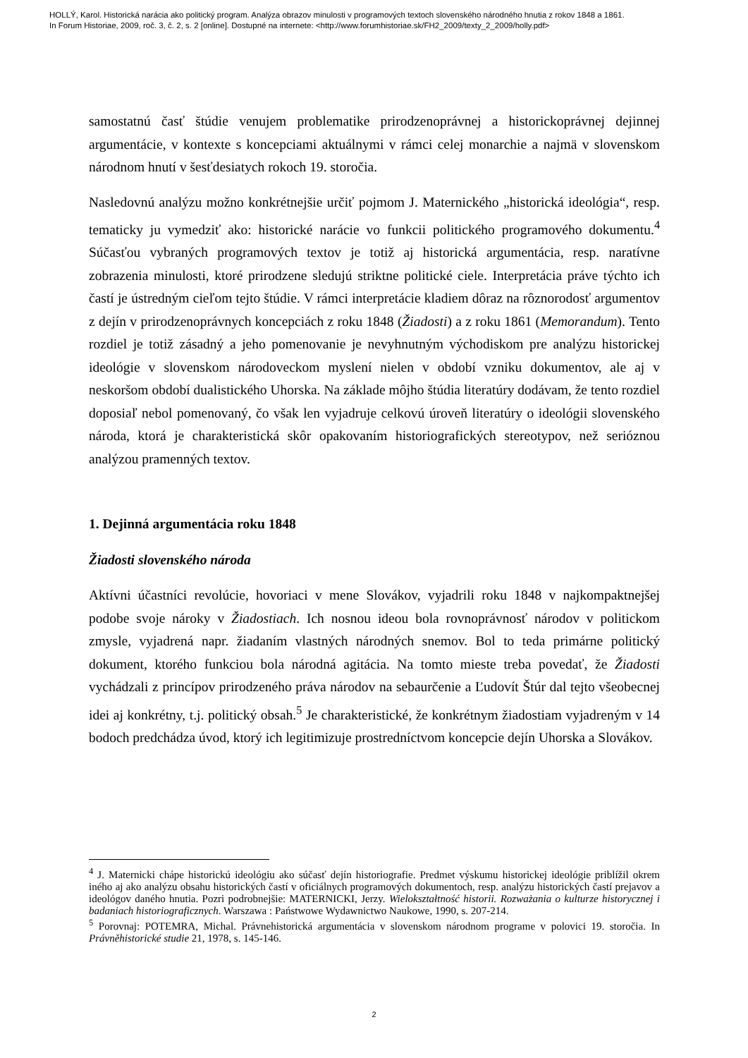HOLLÝ, Karol. Historická narácia ako politický program. Analýza obrazov minulosti v programových textoch slovenského národného hnutia z rokov 1848 a 1861.
In Forum Historiae, 2009, roč. 3, č. 2, s. 2 [online]. Dostupné na internete: <http://www.forumhistoriae.sk/FH2_2009/texty_2_2009/holly.pdf>
samostatnú časť štúdie venujem problematike prirodzenoprávnej a historickoprávnej dejinnej argumentácie, v kontexte s koncepciami aktuálnymi v rámci celej monarchie a najmä v slovenskom národnom hnutí v šesťdesiatych rokoch 19. storočia.
Nasledovnú analýzu možno konkrétnejšie určiť pojmom J. Maternického „historická ideológia“, resp. tematicky ju vymedziť ako: historické narácie vo funkcii politického programového dokumentu.<sup>4</sup> Súčasťou vybraných programových textov je totiž aj historická argumentácia, resp. naratívne zobrazenia minulosti, ktoré prirodzene sledujú striktne politické ciele. Interpretácia práve týchto ich častí je ústredným cieľom tejto štúdie. V rámci interpretácie kladiem dôraz na rôznorodosť argumentov z dejín v prirodzenoprávnych koncepciách z roku 1848 (Žiadosti) a z roku 1861 (Memorandum). Tento rozdiel je totiž zásadný a jeho pomenovanie je nevyhnutným východiskom pre analýzu historickej ideológie v slovenskom národoveckom myslení nielen v období vzniku dokumentov, ale aj v neskoršom období dualistického Uhorska. Na základe môjho štúdia literatúry dodávam, že tento rozdiel doposiaľ nebol pomenovaný, čo však len vyjadruje celkovú úroveň literatúry o ideológii slovenského národa, ktorá je charakteristická skôr opakovaním historiografických stereotypov, než serióznou analýzou pramenných textov.
1. Dejinná argumentácia roku 1848
Žiadosti slovenského národa
Aktívni účastníci revolúcie, hovoriaci v mene Slovákov, vyjadrili roku 1848 v najkompaktnejšej podobe svoje nároky v Žiadostiach. Ich nosnou ideou bola rovnoprávnosť národov v politickom zmysle, vyjadrená napr. žiadaním vlastných národných snemov. Bol to teda primárne politický dokument, ktorého funkciou bola národná agitácia. Na tomto mieste treba povedať, že Žiadosti vychádzali z princípov prirodzeného práva národov na sebaurčenie a Ľudovít Štúr dal tejto všeobecnej idei aj konkrétny, t.j. politický obsah.<sup>5</sup> Je charakteristické, že konkrétnym žiadostiam vyjadreným v 14 bodoch predchádza úvod, ktorý ich legitimizuje prostredníctvom koncepcie dejín Uhorska a Slovákov.
<sup>4</sup> J. Maternicki chápe historickú ideológiu ako súčasť dejín historiografie. Predmet výskumu historickej ideológie priblížil okrem iného aj ako analýzu obsahu historických častí v oficiálnych programových dokumentoch, resp. analýzu historických častí prejavov a ideológov daného hnutia. Pozri podrobnejšie: MATERNICKI, Jerzy. Wielokształtność historii. Rozważania o kulturze historycznej i badaniach historiograficznych. Warszawa : Państwowe Wydawnictwo Naukowe, 1990, s. 207-214.
<sup>5</sup> Porovnaj: POTEMRA, Michal. Právnehistorická argumentácia v slovenskom národnom programe v polovici 19. storočia. In Právněhistorické studie 21, 1978, s. 145-146.
2